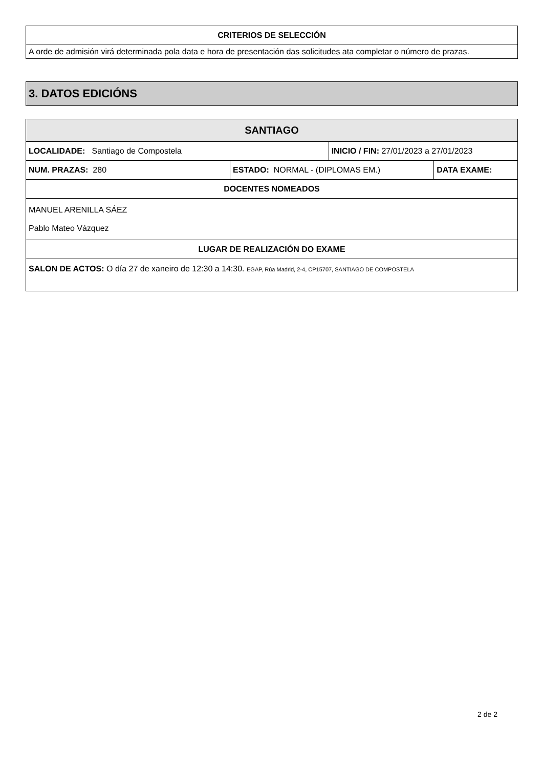| CRITERIOS DE SELECCIÓN |
| --- |
| A orde de admisión virá determinada pola data e hora de presentación das solicitudes ata completar o número de prazas. |
3. DATOS EDICIÓNS
| SANTIAGO | | | |
| --- | --- | --- | --- |
| LOCALIDADE: Santiago de Compostela | | INICIO / FIN: 27/01/2023 a 27/01/2023 | |
| NUM. PRAZAS: 280 | ESTADO: NORMAL - (DIPLOMAS EM.) | | DATA EXAME: |
| DOCENTES NOMEADOS | | | |
| MANUEL ARENILLA SÁEZ Pablo Mateo Vázquez | | | |
| LUGAR DE REALIZACIÓN DO EXAME | | | |
| SALON DE ACTOS: O día 27 de xaneiro de 12:30 a 14:30. EGAP, Rúa Madrid, 2-4, CP15707, SANTIAGO DE COMPOSTELA | | | |
2 de 2